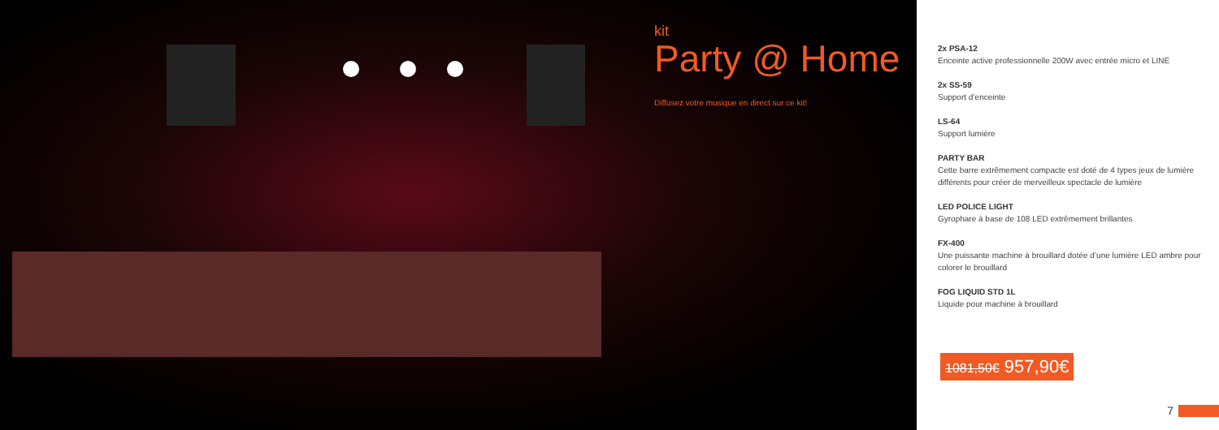kit
Party @ Home
Diffusez votre musique en direct sur ce kit!
2x PSA-12
Enceinte active professionnelle 200W avec entrée micro et LINE
2x SS-59
Support d’enceinte
LS-64
Support lumière
PARTY BAR
Cette barre extrêmement compacte est doté de 4 types jeux de lumière différents pour créer de merveilleux spectacle de lumière
LED POLICE LIGHT
Gyrophare à base de 108 LED extrêmement brillantes
FX-400
Une puissante machine à brouillard dotée d’une lumière LED ambre pour colorer le brouillard
FOG LIQUID STD 1L
Liquide pour machine à brouillard
1081,50€ 957,90€
7